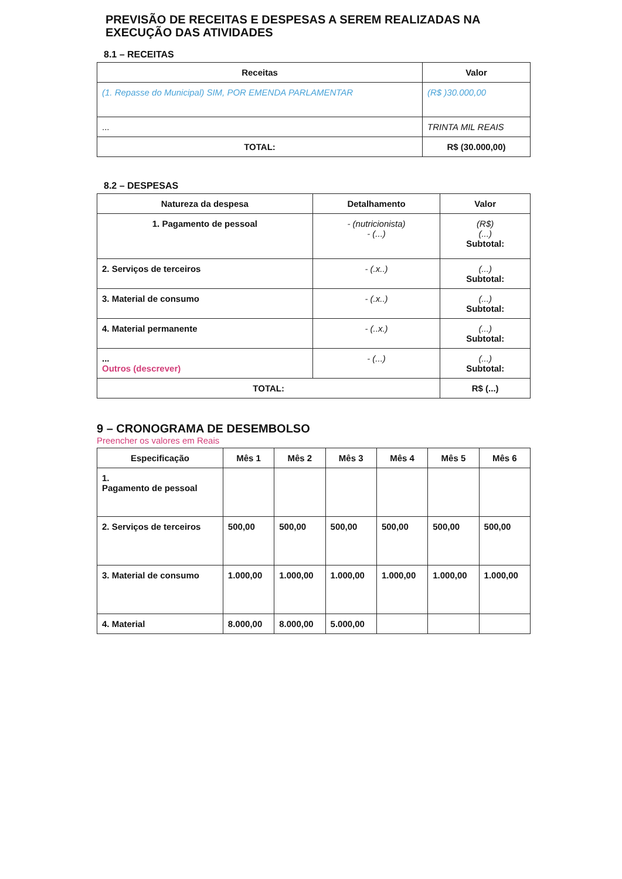PREVISÃO DE RECEITAS E DESPESAS A SEREM REALIZADAS NA
EXECUÇÃO DAS ATIVIDADES
8.1 – RECEITAS
| Receitas | Valor |
| --- | --- |
| (1. Repasse do Municipal) SIM, POR EMENDA PARLAMENTAR | (R$ )30.000,00 |
| ... | TRINTA MIL REAIS |
| TOTAL: | R$ (30.000,00) |
8.2 – DESPESAS
| Natureza da despesa | Detalhamento | Valor |
| --- | --- | --- |
| 1. Pagamento de pessoal | - (nutricionista) - (...) | (R$) (...) Subtotal: |
| 2. Serviços de terceiros | - (.x..) | (...) Subtotal: |
| 3. Material de consumo | - (.x..) | (...) Subtotal: |
| 4. Material permanente | - (..x.) | (...) Subtotal: |
| ... Outros (descrever) | - (...) | (...) Subtotal: |
| TOTAL: | | R$ (...) |
9 – CRONOGRAMA DE DESEMBOLSO
Preencher os valores em Reais
| Especificação | Mês 1 | Mês 2 | Mês 3 | Mês 4 | Mês 5 | Mês 6 |
| --- | --- | --- | --- | --- | --- | --- |
| 1. Pagamento de pessoal | | | | | | |
| 2. Serviços de terceiros | 500,00 | 500,00 | 500,00 | 500,00 | 500,00 | 500,00 |
| 3. Material de consumo | 1.000,00 | 1.000,00 | 1.000,00 | 1.000,00 | 1.000,00 | 1.000,00 |
| 4. Material | 8.000,00 | 8.000,00 | 5.000,00 | | | |